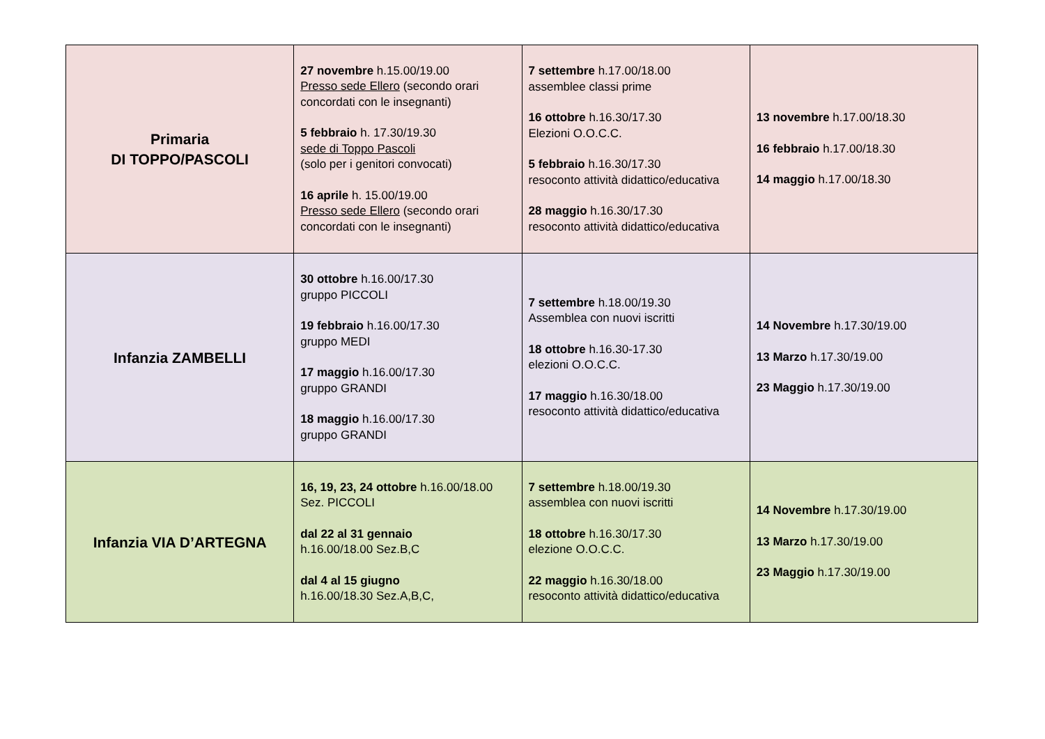| Primaria DI TOPPO/PASCOLI | 27 novembre h.15.00/19.00 Presso sede Ellero (secondo orari concordati con le insegnanti) 5 febbraio h. 17.30/19.30 sede di Toppo Pascoli (solo per i genitori convocati) 16 aprile h. 15.00/19.00 Presso sede Ellero (secondo orari concordati con le insegnanti) | 7 settembre h.17.00/18.00 assemblee classi prime 16 ottobre h.16.30/17.30 Elezioni O.O.C.C. 5 febbraio h.16.30/17.30 resoconto attività didattico/educativa 28 maggio h.16.30/17.30 resoconto attività didattico/educativa | 13 novembre h.17.00/18.30 16 febbraio h.17.00/18.30 14 maggio h.17.00/18.30 |
| Infanzia ZAMBELLI | 30 ottobre h.16.00/17.30 gruppo PICCOLI 19 febbraio h.16.00/17.30 gruppo MEDI 17 maggio h.16.00/17.30 gruppo GRANDI 18 maggio h.16.00/17.30 gruppo GRANDI | 7 settembre h.18.00/19.30 Assemblea con nuovi iscritti 18 ottobre h.16.30-17.30 elezioni O.O.C.C. 17 maggio h.16.30/18.00 resoconto attività didattico/educativa | 14 Novembre h.17.30/19.00 13 Marzo h.17.30/19.00 23 Maggio h.17.30/19.00 |
| Infanzia VIA D’ARTEGNA | 16, 19, 23, 24 ottobre h.16.00/18.00 Sez. PICCOLI dal 22 al 31 gennaio h.16.00/18.00 Sez.B,C dal 4 al 15 giugno h.16.00/18.30 Sez.A,B,C, | 7 settembre h.18.00/19.30 assemblea con nuovi iscritti 18 ottobre h.16.30/17.30 elezione O.O.C.C. 22 maggio h.16.30/18.00 resoconto attività didattico/educativa | 14 Novembre h.17.30/19.00 13 Marzo h.17.30/19.00 23 Maggio h.17.30/19.00 |